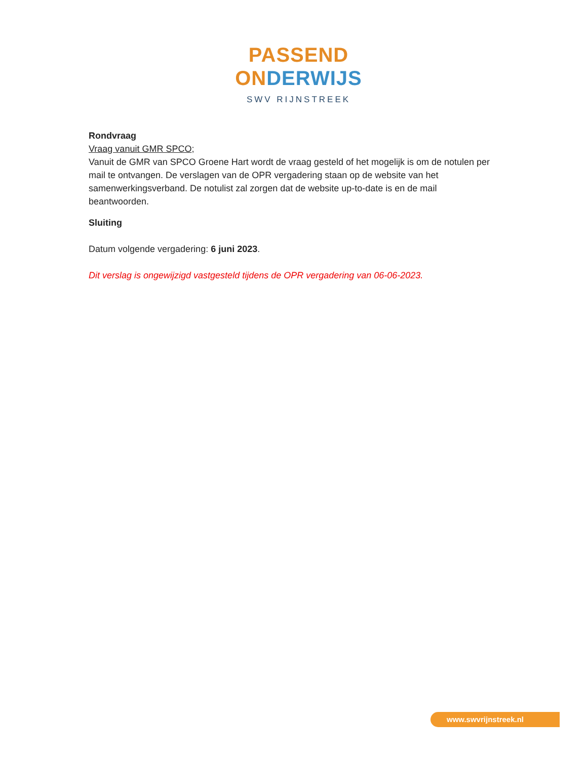PASSEND
ONDERWIJS
SWV RIJNSTREEK
Rondvraag
Vraag vanuit GMR SPCO;
Vanuit de GMR van SPCO Groene Hart wordt de vraag gesteld of het mogelijk is om de notulen per mail te ontvangen. De verslagen van de OPR vergadering staan op de website van het samenwerkingsverband. De notulist zal zorgen dat de website up-to-date is en de mail beantwoorden.
Sluiting
Datum volgende vergadering: 6 juni 2023.
Dit verslag is ongewijzigd vastgesteld tijdens de OPR vergadering van 06-06-2023.
www.swvrijnstreek.nl